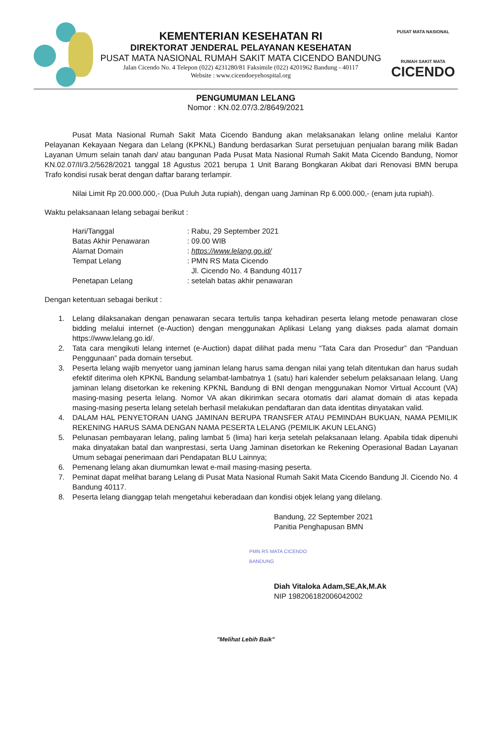KEMENTERIAN KESEHATAN RI
DIREKTORAT JENDERAL PELAYANAN KESEHATAN
PUSAT MATA NASIONAL RUMAH SAKIT MATA CICENDO BANDUNG
Jalan Cicendo No. 4 Telepon (022) 4231280/81 Faksimile (022) 4201962 Bandung - 40117
Website : www.cicendoeyehospital.org
PUSAT MATA NASIONAL
RUMAH SAKIT MATA
CICENDO
PENGUMUMAN LELANG
Nomor : KN.02.07/3.2/8649/2021
Pusat Mata Nasional Rumah Sakit Mata Cicendo Bandung akan melaksanakan lelang online melalui Kantor Pelayanan Kekayaan Negara dan Lelang (KPKNL) Bandung berdasarkan Surat persetujuan penjualan barang milik Badan Layanan Umum selain tanah dan/ atau bangunan Pada Pusat Mata Nasional Rumah Sakit Mata Cicendo Bandung, Nomor KN.02.07/II/3.2/5628/2021 tanggal 18 Agustus 2021 berupa 1 Unit Barang Bongkaran Akibat dari Renovasi BMN berupa Trafo kondisi rusak berat dengan daftar barang terlampir.
Nilai Limit Rp 20.000.000,- (Dua Puluh Juta rupiah), dengan uang Jaminan Rp 6.000.000,- (enam juta rupiah).
Waktu pelaksanaan lelang sebagai berikut :
| Hari/Tanggal | : Rabu, 29 September 2021 |
| Batas Akhir Penawaran | : 09.00 WIB |
| Alamat Domain | : https://www.lelang.go.id/ |
| Tempat Lelang | : PMN RS Mata Cicendo Jl. Cicendo No. 4 Bandung 40117 |
| Penetapan Lelang | : setelah batas akhir penawaran |
Dengan ketentuan sebagai berikut :
1. Lelang dilaksanakan dengan penawaran secara tertulis tanpa kehadiran peserta lelang metode penawaran close bidding melalui internet (e-Auction) dengan menggunakan Aplikasi Lelang yang diakses pada alamat domain https://www.lelang.go.id/.
2. Tata cara mengikuti lelang internet (e-Auction) dapat dilihat pada menu “Tata Cara dan Prosedur” dan “Panduan Penggunaan” pada domain tersebut.
3. Peserta lelang wajib menyetor uang jaminan lelang harus sama dengan nilai yang telah ditentukan dan harus sudah efektif diterima oleh KPKNL Bandung selambat-lambatnya 1 (satu) hari kalender sebelum pelaksanaan lelang. Uang jaminan lelang disetorkan ke rekening KPKNL Bandung di BNI dengan menggunakan Nomor Virtual Account (VA) masing-masing peserta lelang. Nomor VA akan dikirimkan secara otomatis dari alamat domain di atas kepada masing-masing peserta lelang setelah berhasil melakukan pendaftaran dan data identitas dinyatakan valid.
4. DALAM HAL PENYETORAN UANG JAMINAN BERUPA TRANSFER ATAU PEMINDAH BUKUAN, NAMA PEMILIK REKENING HARUS SAMA DENGAN NAMA PESERTA LELANG (PEMILIK AKUN LELANG)
5. Pelunasan pembayaran lelang, paling lambat 5 (lima) hari kerja setelah pelaksanaan lelang. Apabila tidak dipenuhi maka dinyatakan batal dan wanprestasi, serta Uang Jaminan disetorkan ke Rekening Operasional Badan Layanan Umum sebagai penerimaan dari Pendapatan BLU Lainnya;
6. Pemenang lelang akan diumumkan lewat e-mail masing-masing peserta.
7. Peminat dapat melihat barang Lelang di Pusat Mata Nasional Rumah Sakit Mata Cicendo Bandung Jl. Cicendo No. 4 Bandung 40117.
8. Peserta lelang dianggap telah mengetahui keberadaan dan kondisi objek lelang yang dilelang.
Bandung, 22 September 2021
Panitia Penghapusan BMN
PMN RS MATA CICENDO
BANDUNG
Diah Vitaloka Adam,SE,Ak,M.Ak
NIP 198206182006042002
"Melihat Lebih Baik"